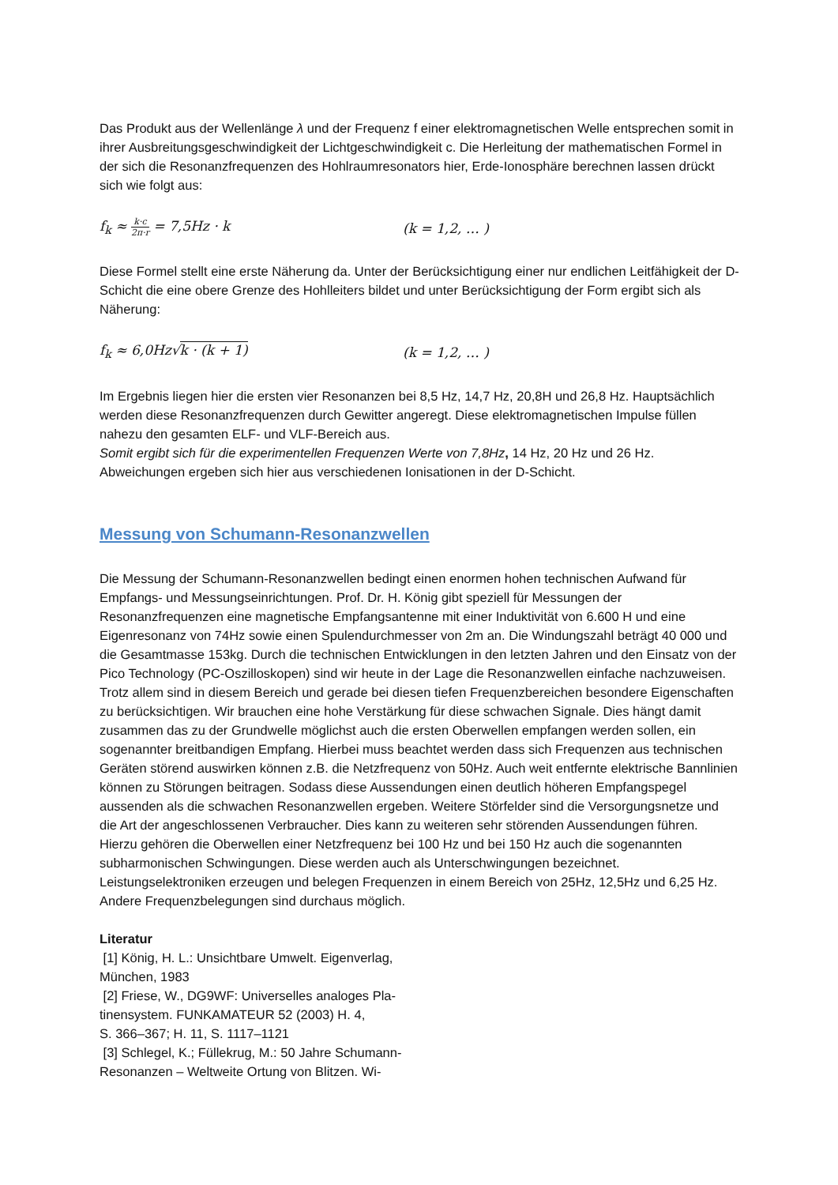Das Produkt aus der Wellenlänge λ und der Frequenz f einer elektromagnetischen Welle entsprechen somit in ihrer Ausbreitungsgeschwindigkeit der Lichtgeschwindigkeit c. Die Herleitung der mathematischen Formel in der sich die Resonanzfrequenzen des Hohlraumresonators hier, Erde-Ionosphäre berechnen lassen drückt sich wie folgt aus:
f<sub>k</sub> ≈ k·c 2π·r = 7,5Hz · k (k = 1,2, … )
Diese Formel stellt eine erste Näherung da. Unter der Berücksichtigung einer nur endlichen Leitfähigkeit der D-Schicht die eine obere Grenze des Hohlleiters bildet und unter Berücksichtigung der Form ergibt sich als Näherung:
f<sub>k</sub> ≈ 6,0Hz√k · (k + 1) (k = 1,2, … )
Im Ergebnis liegen hier die ersten vier Resonanzen bei 8,5 Hz, 14,7 Hz, 20,8H und 26,8 Hz. Hauptsächlich werden diese Resonanzfrequenzen durch Gewitter angeregt. Diese elektromagnetischen Impulse füllen nahezu den gesamten ELF- und VLF-Bereich aus.
Somit ergibt sich für die experimentellen Frequenzen Werte von 7,8Hz, 14 Hz, 20 Hz und 26 Hz. Abweichungen ergeben sich hier aus verschiedenen Ionisationen in der D-Schicht.
Messung von Schumann-Resonanzwellen
Die Messung der Schumann-Resonanzwellen bedingt einen enormen hohen technischen Aufwand für Empfangs- und Messungseinrichtungen. Prof. Dr. H. König gibt speziell für Messungen der Resonanzfrequenzen eine magnetische Empfangsantenne mit einer Induktivität von 6.600 H und eine Eigenresonanz von 74Hz sowie einen Spulendurchmesser von 2m an. Die Windungszahl beträgt 40 000 und die Gesamtmasse 153kg. Durch die technischen Entwicklungen in den letzten Jahren und den Einsatz von der Pico Technology (PC-Oszilloskopen) sind wir heute in der Lage die Resonanzwellen einfache nachzuweisen. Trotz allem sind in diesem Bereich und gerade bei diesen tiefen Frequenzbereichen besondere Eigenschaften zu berücksichtigen. Wir brauchen eine hohe Verstärkung für diese schwachen Signale. Dies hängt damit zusammen das zu der Grundwelle möglichst auch die ersten Oberwellen empfangen werden sollen, ein sogenannter breitbandigen Empfang. Hierbei muss beachtet werden dass sich Frequenzen aus technischen Geräten störend auswirken können z.B. die Netzfrequenz von 50Hz. Auch weit entfernte elektrische Bannlinien können zu Störungen beitragen. Sodass diese Aussendungen einen deutlich höheren Empfangspegel aussenden als die schwachen Resonanzwellen ergeben. Weitere Störfelder sind die Versorgungsnetze und die Art der angeschlossenen Verbraucher. Dies kann zu weiteren sehr störenden Aussendungen führen.
Hierzu gehören die Oberwellen einer Netzfrequenz bei 100 Hz und bei 150 Hz auch die sogenannten subharmonischen Schwingungen. Diese werden auch als Unterschwingungen bezeichnet. Leistungselektroniken erzeugen und belegen Frequenzen in einem Bereich von 25Hz, 12,5Hz und 6,25 Hz. Andere Frequenzbelegungen sind durchaus möglich.
Literatur
[1] König, H. L.: Unsichtbare Umwelt. Eigenverlag, München, 1983
[2] Friese, W., DG9WF: Universelles analoges Pla-tinensystem. FUNKAMATEUR 52 (2003) H. 4,
S. 366–367; H. 11, S. 1117–1121
[3] Schlegel, K.; Füllekrug, M.: 50 Jahre Schumann-Resonanzen – Weltweite Ortung von Blitzen. Wi-